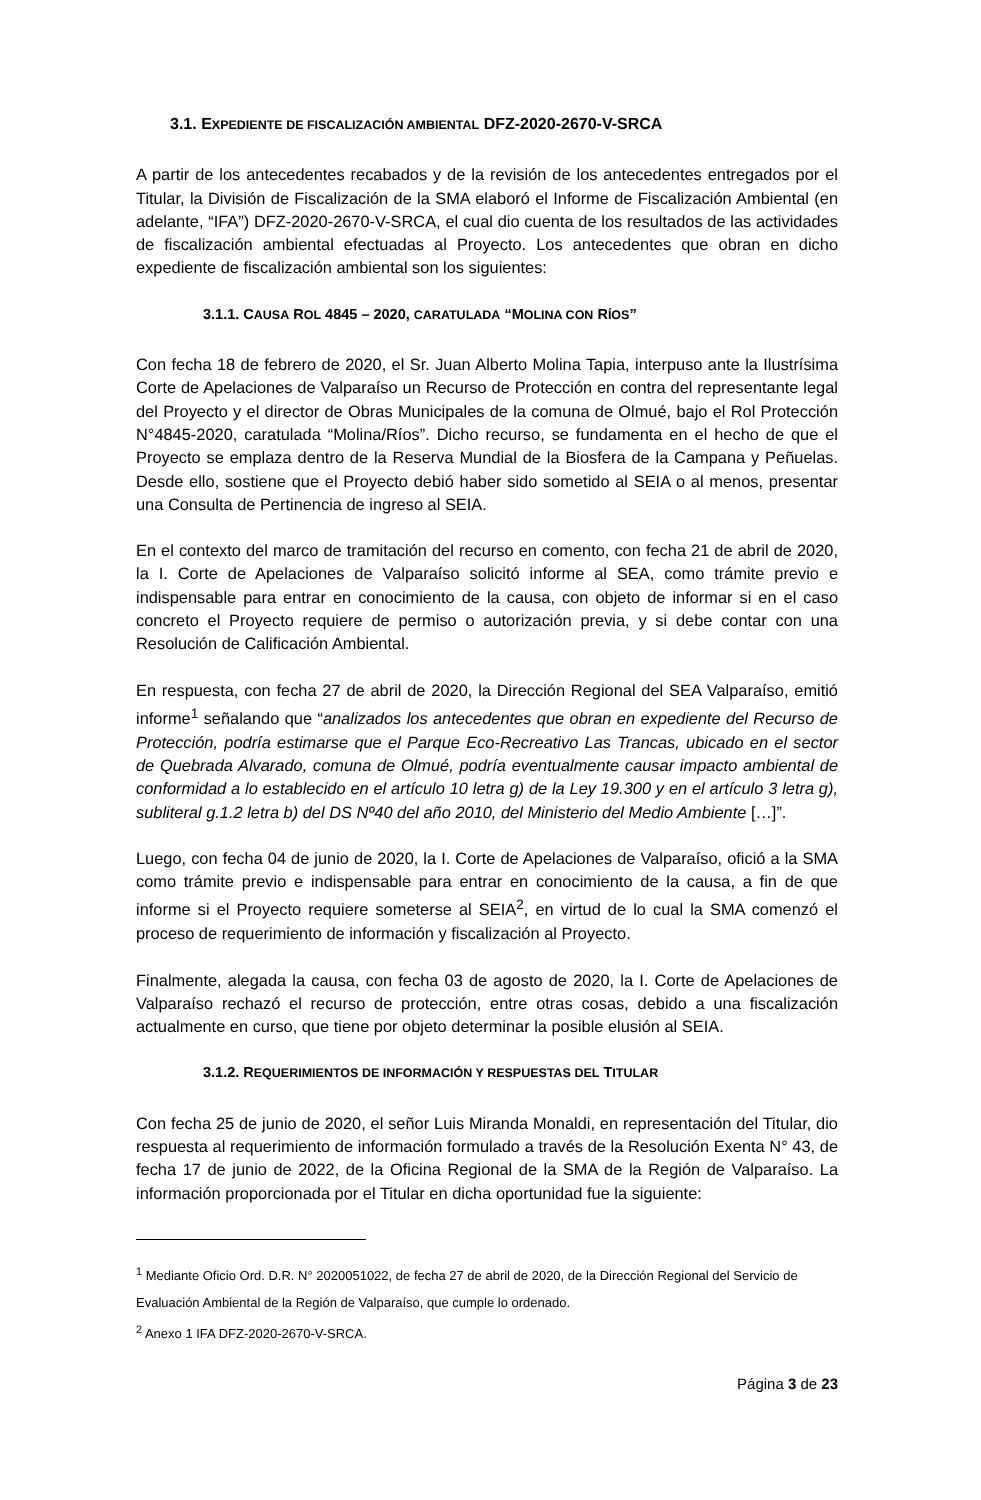3.1. EXPEDIENTE DE FISCALIZACIÓN AMBIENTAL DFZ-2020-2670-V-SRCA
A partir de los antecedentes recabados y de la revisión de los antecedentes entregados por el Titular, la División de Fiscalización de la SMA elaboró el Informe de Fiscalización Ambiental (en adelante, “IFA”) DFZ-2020-2670-V-SRCA, el cual dio cuenta de los resultados de las actividades de fiscalización ambiental efectuadas al Proyecto. Los antecedentes que obran en dicho expediente de fiscalización ambiental son los siguientes:
3.1.1. CAUSA ROL 4845 – 2020, CARATULADA “MOLINA CON RÍOS”
Con fecha 18 de febrero de 2020, el Sr. Juan Alberto Molina Tapia, interpuso ante la Ilustrísima Corte de Apelaciones de Valparaíso un Recurso de Protección en contra del representante legal del Proyecto y el director de Obras Municipales de la comuna de Olmué, bajo el Rol Protección N°4845-2020, caratulada “Molina/Ríos”. Dicho recurso, se fundamenta en el hecho de que el Proyecto se emplaza dentro de la Reserva Mundial de la Biosfera de la Campana y Peñuelas. Desde ello, sostiene que el Proyecto debió haber sido sometido al SEIA o al menos, presentar una Consulta de Pertinencia de ingreso al SEIA.
En el contexto del marco de tramitación del recurso en comento, con fecha 21 de abril de 2020, la I. Corte de Apelaciones de Valparaíso solicitó informe al SEA, como trámite previo e indispensable para entrar en conocimiento de la causa, con objeto de informar si en el caso concreto el Proyecto requiere de permiso o autorización previa, y si debe contar con una Resolución de Calificación Ambiental.
En respuesta, con fecha 27 de abril de 2020, la Dirección Regional del SEA Valparaíso, emitió informe<sup>1</sup> señalando que “analizados los antecedentes que obran en expediente del Recurso de Protección, podría estimarse que el Parque Eco-Recreativo Las Trancas, ubicado en el sector de Quebrada Alvarado, comuna de Olmué, podría eventualmente causar impacto ambiental de conformidad a lo establecido en el artículo 10 letra g) de la Ley 19.300 y en el artículo 3 letra g), subliteral g.1.2 letra b) del DS Nº40 del año 2010, del Ministerio del Medio Ambiente […]”.
Luego, con fecha 04 de junio de 2020, la I. Corte de Apelaciones de Valparaíso, ofició a la SMA como trámite previo e indispensable para entrar en conocimiento de la causa, a fin de que informe si el Proyecto requiere someterse al SEIA<sup>2</sup>, en virtud de lo cual la SMA comenzó el proceso de requerimiento de información y fiscalización al Proyecto.
Finalmente, alegada la causa, con fecha 03 de agosto de 2020, la I. Corte de Apelaciones de Valparaíso rechazó el recurso de protección, entre otras cosas, debido a una fiscalización actualmente en curso, que tiene por objeto determinar la posible elusión al SEIA.
3.1.2. REQUERIMIENTOS DE INFORMACIÓN Y RESPUESTAS DEL TITULAR
Con fecha 25 de junio de 2020, el señor Luis Miranda Monaldi, en representación del Titular, dio respuesta al requerimiento de información formulado a través de la Resolución Exenta N° 43, de fecha 17 de junio de 2022, de la Oficina Regional de la SMA de la Región de Valparaíso. La información proporcionada por el Titular en dicha oportunidad fue la siguiente:
<sup>1</sup> Mediante Oficio Ord. D.R. N° 2020051022, de fecha 27 de abril de 2020, de la Dirección Regional del Servicio de Evaluación Ambiental de la Región de Valparaíso, que cumple lo ordenado.
<sup>2</sup> Anexo 1 IFA DFZ-2020-2670-V-SRCA.
Página 3 de 23